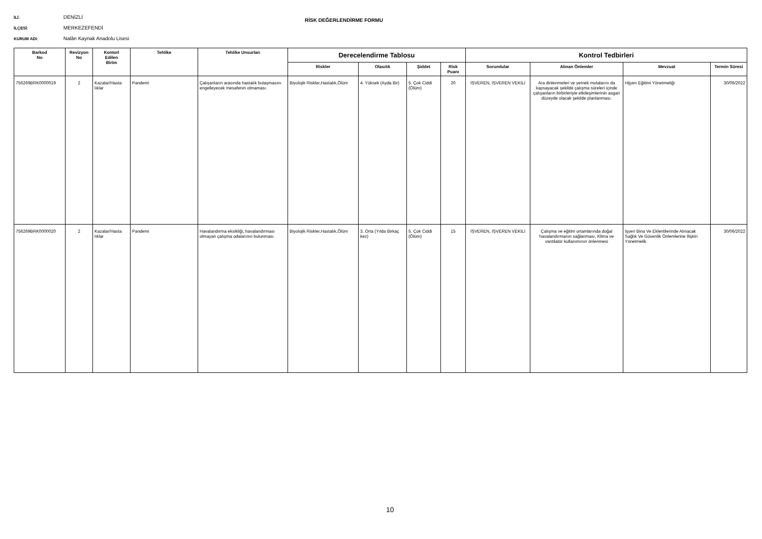İLİ: DENİZLİ
İLÇESİ: MERKEZEFENDİ
KURUM ADI: Nalân Kaynak Anadolu Lisesi
RİSK DEĞERLENDİRME FORMU
| Barkod No | Revizyon No | Kontorl Edilen Birim | Tehlike | Tehlike Unsurları | Derecelendirme Tablosu | | | | Kontrol Tedbirleri | | | |
| --- | --- | --- | --- | --- | --- | --- | --- | --- | --- | --- | --- | --- |
| | | | | | Riskler | Olasılık | Şiddet | Risk Puanı | Sorumlular | Alınan Önlemler | Mevzuat | Termin Süresi |
| 756269BRK0000019 | 2 | Kazalar/Hasta lıklar | Pandemi | Çalışanların arasında hastalık bulaşmasını engelleyecek mesafenin olmaması. | Biyolojik Riskler,Hastalık,Ölüm | 4. Yüksek (Ayda Bir) | 5. Çok Ciddi (Ölüm) | 20 | İŞVEREN, İŞVEREN VEKİLİ | Ara dinlenmeleri ve yemek molalarını da kapsayacak şekilde çalışma süreleri içinde çalışanların birbirleriyle etkileşimlerinin asgari düzeyde olacak şekilde planlanması. | Hijyen Eğitimi Yönetmeliği | 30/06/2022 |
| 756269BRK0000020 | 2 | Kazalar/Hasta lıklar | Pandemi | Havalandırma eksikliği, havalandırması olmayan çalışma odalarının bulunması | Biyolojik Riskler,Hastalık,Ölüm | 3. Orta (Yılda Birkaç kez) | 5. Çok Ciddi (Ölüm) | 15 | İŞVEREN, İŞVEREN VEKİLİ | Çalışma ve eğitim ortamlarında doğal havalandırmanın sağlanması, Klima ve vantilatör kullanımının önlenmesi | İşyeri Bina Ve Eklentilerinde Alınacak Sağlık Ve Güvenlik Önlemlerine İlişkin Yönetmelik | 30/06/2022 |
10